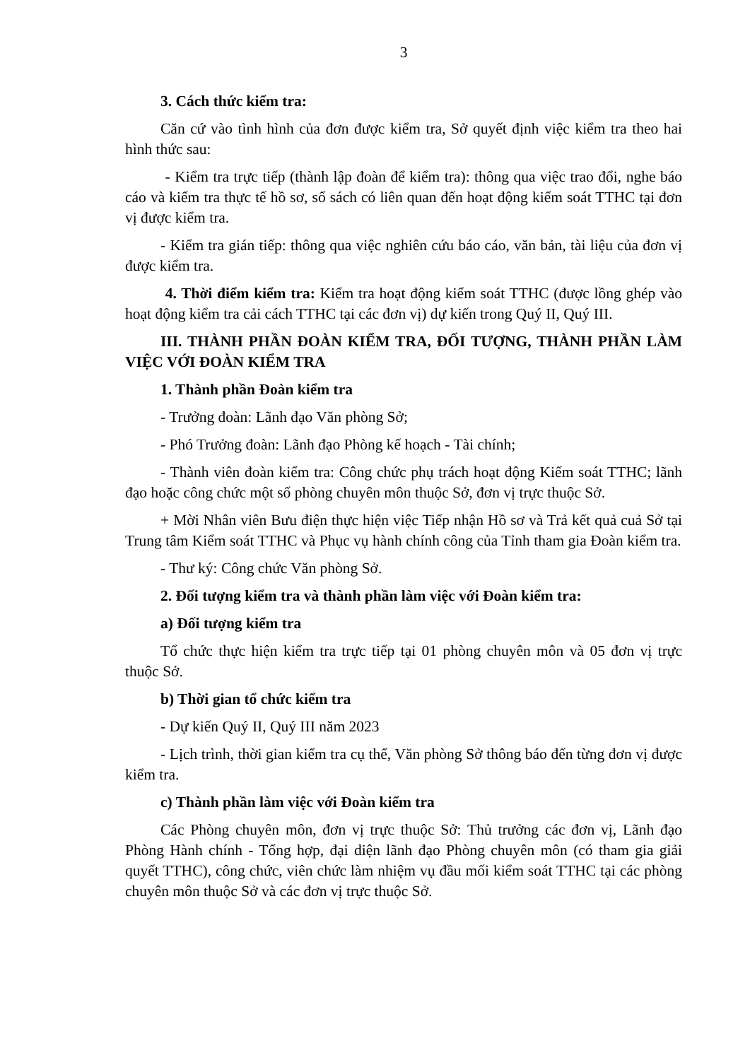3
3. Cách thức kiểm tra:
Căn cứ vào tình hình của đơn được kiểm tra, Sở quyết định việc kiểm tra theo hai hình thức sau:
- Kiểm tra trực tiếp (thành lập đoàn để kiểm tra): thông qua việc trao đổi, nghe báo cáo và kiểm tra thực tế hồ sơ, sổ sách có liên quan đến hoạt động kiểm soát TTHC tại đơn vị được kiểm tra.
- Kiểm tra gián tiếp: thông qua việc nghiên cứu báo cáo, văn bản, tài liệu của đơn vị được kiểm tra.
4. Thời điểm kiểm tra: Kiểm tra hoạt động kiểm soát TTHC (được lồng ghép vào hoạt động kiểm tra cải cách TTHC tại các đơn vị) dự kiến trong Quý II, Quý III.
III. THÀNH PHẦN ĐOÀN KIỂM TRA, ĐỐI TƯỢNG, THÀNH PHẦN LÀM VIỆC VỚI ĐOÀN KIỂM TRA
1. Thành phần Đoàn kiểm tra
- Trưởng đoàn: Lãnh đạo Văn phòng Sở;
- Phó Trưởng đoàn: Lãnh đạo Phòng kế hoạch - Tài chính;
- Thành viên đoàn kiểm tra: Công chức phụ trách hoạt động Kiểm soát TTHC; lãnh đạo hoặc công chức một số phòng chuyên môn thuộc Sở, đơn vị trực thuộc Sở.
+ Mời Nhân viên Bưu điện thực hiện việc Tiếp nhận Hồ sơ và Trả kết quả cuả Sở tại Trung tâm Kiểm soát TTHC và Phục vụ hành chính công của Tỉnh tham gia Đoàn kiểm tra.
- Thư ký: Công chức Văn phòng Sở.
2. Đối tượng kiểm tra và thành phần làm việc với Đoàn kiểm tra:
a) Đối tượng kiểm tra
Tổ chức thực hiện kiểm tra trực tiếp tại 01 phòng chuyên môn và 05 đơn vị trực thuộc Sở.
b) Thời gian tổ chức kiểm tra
- Dự kiến Quý II, Quý III năm 2023
- Lịch trình, thời gian kiểm tra cụ thể, Văn phòng Sở thông báo đến từng đơn vị được kiểm tra.
c) Thành phần làm việc với Đoàn kiểm tra
Các Phòng chuyên môn, đơn vị trực thuộc Sở: Thủ trưởng các đơn vị, Lãnh đạo Phòng Hành chính - Tổng hợp, đại diện lãnh đạo Phòng chuyên môn (có tham gia giải quyết TTHC), công chức, viên chức làm nhiệm vụ đầu mối kiểm soát TTHC tại các phòng chuyên môn thuộc Sở và các đơn vị trực thuộc Sở.